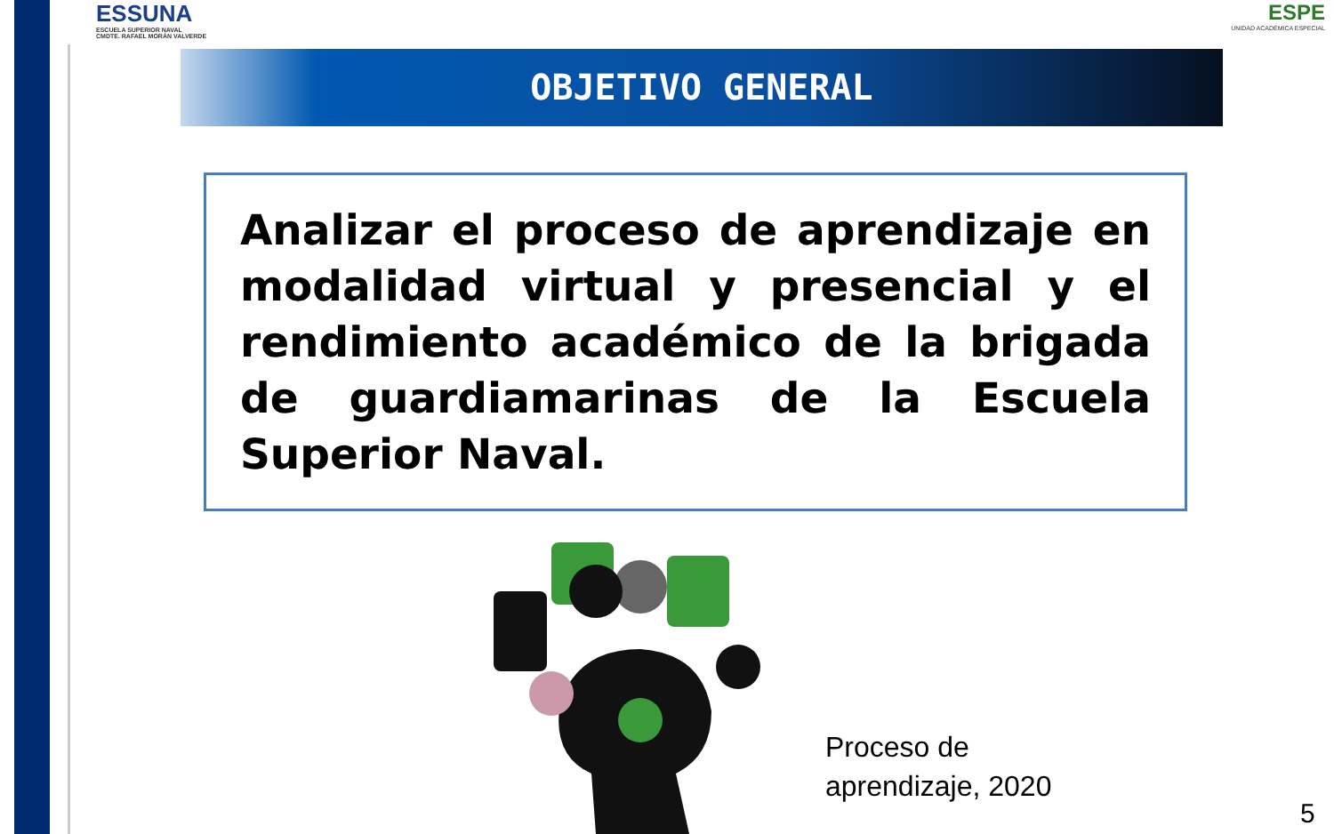ESSUNA
ESCUELA SUPERIOR NAVAL
CMDTE. RAFAEL MORÁN VALVERDE
ESPE
UNIDAD ACADÉMICA ESPECIAL
OBJETIVO GENERAL
Analizar el proceso de aprendizaje en modalidad virtual y presencial y el rendimiento académico de la brigada de guardiamarinas de la Escuela Superior Naval.
Proceso de
aprendizaje, 2020
5